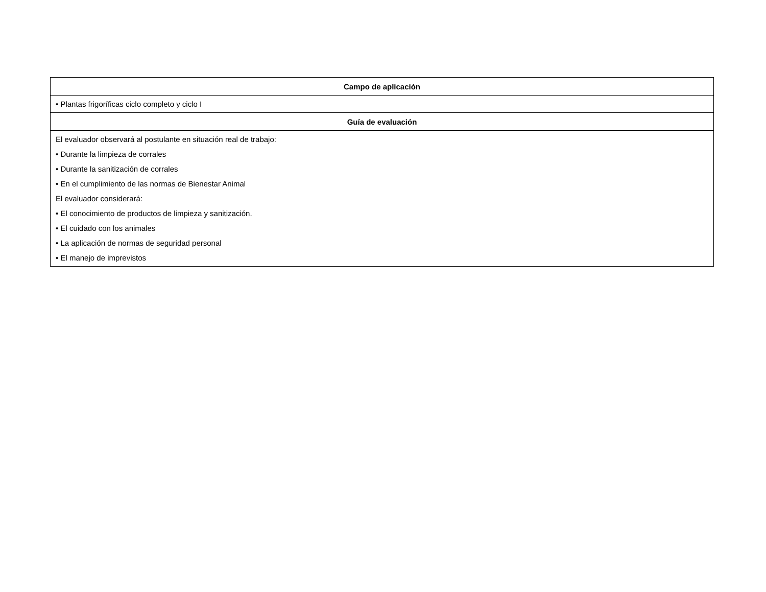| Campo de aplicación |
| --- |
| • Plantas frigoríficas ciclo completo y ciclo I |
| Guía de evaluación |
| El evaluador observará al postulante en situación real de trabajo: • Durante la limpieza de corrales • Durante la sanitización de corrales • En el cumplimiento de las normas de Bienestar Animal El evaluador considerará: • El conocimiento de productos de limpieza y sanitización. • El cuidado con los animales • La aplicación de normas de seguridad personal • El manejo de imprevistos |